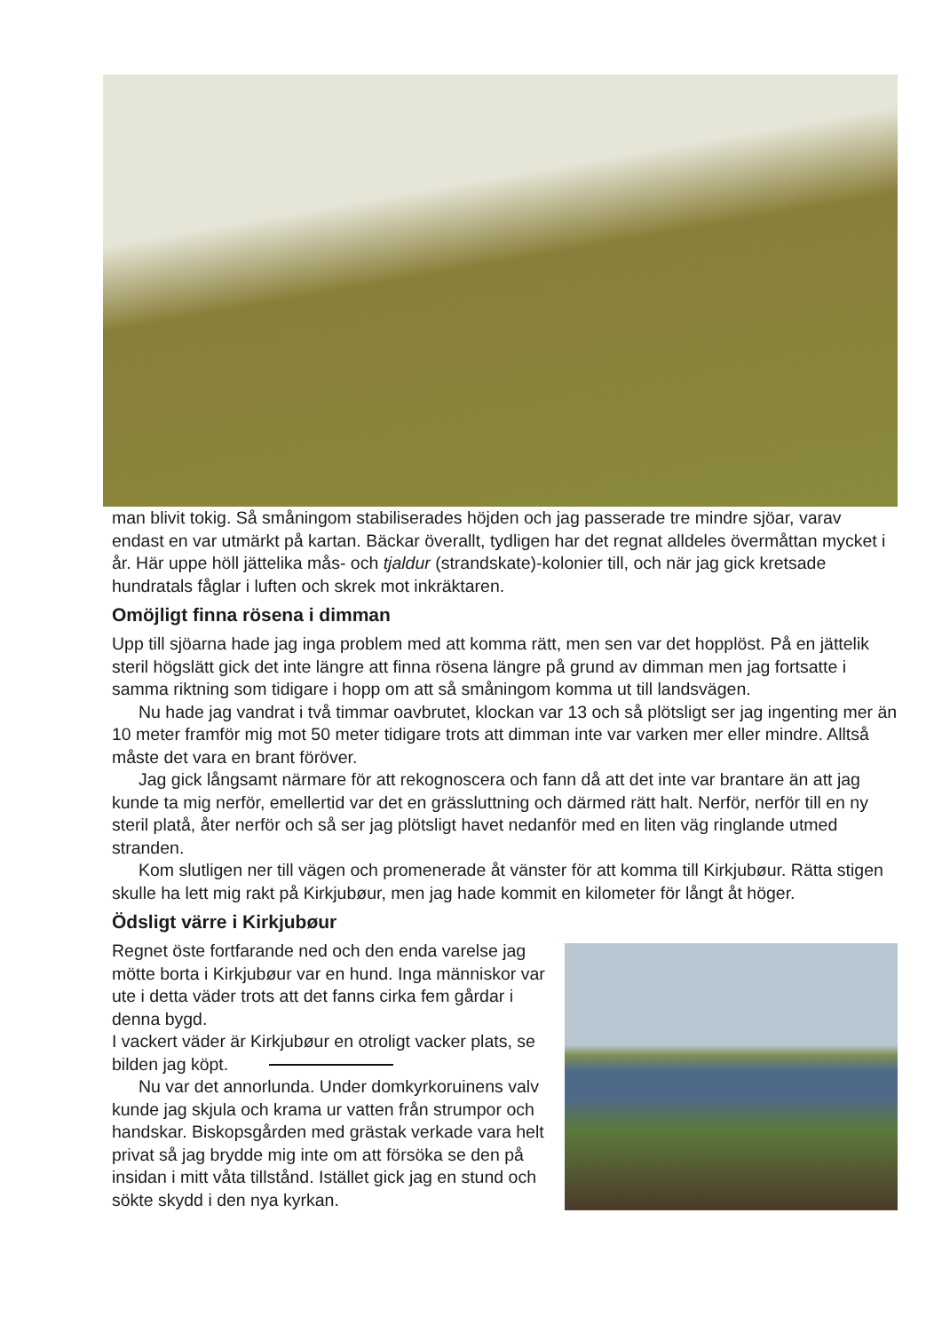man blivit tokig. Så småningom stabiliserades höjden och jag passerade tre mindre sjöar, varav endast en var utmärkt på kartan. Bäckar överallt, tydligen har det regnat alldeles övermåttan mycket i år. Här uppe höll jättelika mås- och tjaldur (strandskate)-kolonier till, och när jag gick kretsade hundratals fåglar i luften och skrek mot inkräktaren.
Omöjligt finna rösena i dimman
Upp till sjöarna hade jag inga problem med att komma rätt, men sen var det hopplöst. På en jättelik steril högslätt gick det inte längre att finna rösena längre på grund av dimman men jag fortsatte i samma riktning som tidigare i hopp om att så småningom komma ut till landsvägen.
Nu hade jag vandrat i två timmar oavbrutet, klockan var 13 och så plötsligt ser jag ingenting mer än 10 meter framför mig mot 50 meter tidigare trots att dimman inte var varken mer eller mindre. Alltså måste det vara en brant föröver.
Jag gick långsamt närmare för att rekognoscera och fann då att det inte var brantare än att jag kunde ta mig nerför, emellertid var det en grässluttning och därmed rätt halt. Nerför, nerför till en ny steril platå, åter nerför och så ser jag plötsligt havet nedanför med en liten väg ringlande utmed stranden.
Kom slutligen ner till vägen och promenerade åt vänster för att komma till Kirkjubøur. Rätta stigen skulle ha lett mig rakt på Kirkjubøur, men jag hade kommit en kilometer för långt åt höger.
Ödsligt värre i Kirkjubøur
Regnet öste fortfarande ned och den enda varelse jag mötte borta i Kirkjubøur var en hund. Inga människor var ute i detta väder trots att det fanns cirka fem gårdar i denna bygd.
I vackert väder är Kirkjubøur en otroligt vacker plats, se bilden jag köpt.
Nu var det annorlunda. Under domkyrkoruinens valv kunde jag skjula och krama ur vatten från strumpor och handskar. Biskopsgården med grästak verkade vara helt privat så jag brydde mig inte om att försöka se den på insidan i mitt våta tillstånd. Istället gick jag en stund och sökte skydd i den nya kyrkan.